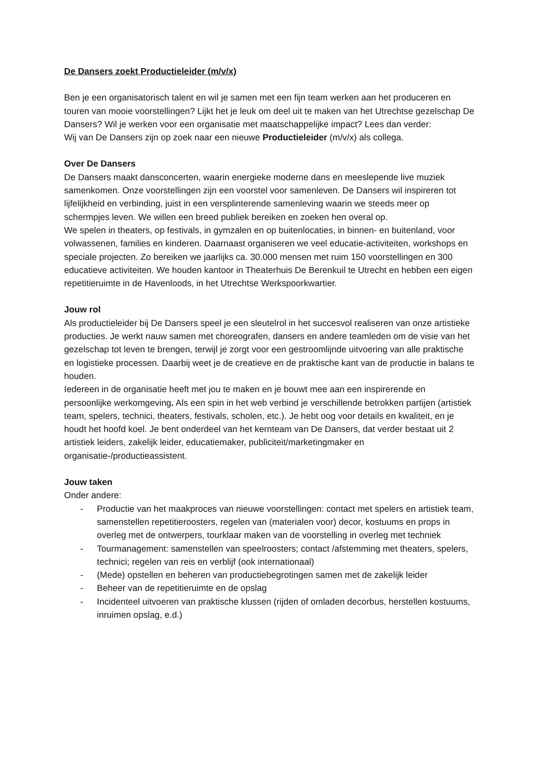De Dansers zoekt Productieleider (m/v/x)
Ben je een organisatorisch talent en wil je samen met een fijn team werken aan het produceren en touren van mooie voorstellingen? Lijkt het je leuk om deel uit te maken van het Utrechtse gezelschap De Dansers? Wil je werken voor een organisatie met maatschappelijke impact? Lees dan verder:
Wij van De Dansers zijn op zoek naar een nieuwe Productieleider (m/v/x) als collega.
Over De Dansers
De Dansers maakt dansconcerten, waarin energieke moderne dans en meeslepende live muziek samenkomen. Onze voorstellingen zijn een voorstel voor samenleven. De Dansers wil inspireren tot lijfelijkheid en verbinding, juist in een versplinterende samenleving waarin we steeds meer op schermpjes leven. We willen een breed publiek bereiken en zoeken hen overal op.
We spelen in theaters, op festivals, in gymzalen en op buitenlocaties, in binnen- en buitenland, voor volwassenen, families en kinderen. Daarnaast organiseren we veel educatie-activiteiten, workshops en speciale projecten. Zo bereiken we jaarlijks ca. 30.000 mensen met ruim 150 voorstellingen en 300 educatieve activiteiten. We houden kantoor in Theaterhuis De Berenkuil te Utrecht en hebben een eigen repetitieruimte in de Havenloods, in het Utrechtse Werkspoorkwartier.
Jouw rol
Als productieleider bij De Dansers speel je een sleutelrol in het succesvol realiseren van onze artistieke producties. Je werkt nauw samen met choreografen, dansers en andere teamleden om de visie van het gezelschap tot leven te brengen, terwijl je zorgt voor een gestroomlijnde uitvoering van alle praktische en logistieke processen. Daarbij weet je de creatieve en de praktische kant van de productie in balans te houden.
Iedereen in de organisatie heeft met jou te maken en je bouwt mee aan een inspirerende en persoonlijke werkomgeving. Als een spin in het web verbind je verschillende betrokken partijen (artistiek team, spelers, technici, theaters, festivals, scholen, etc.). Je hebt oog voor details en kwaliteit, en je houdt het hoofd koel. Je bent onderdeel van het kernteam van De Dansers, dat verder bestaat uit 2 artistiek leiders, zakelijk leider, educatiemaker, publiciteit/marketingmaker en organisatie-/productieassistent.
Jouw taken
Onder andere:
- Productie van het maakproces van nieuwe voorstellingen: contact met spelers en artistiek team, samenstellen repetitieroosters, regelen van (materialen voor) decor, kostuums en props in overleg met de ontwerpers, tourklaar maken van de voorstelling in overleg met techniek
- Tourmanagement: samenstellen van speelroosters; contact /afstemming met theaters, spelers, technici; regelen van reis en verblijf (ook internationaal)
- (Mede) opstellen en beheren van productiebegrotingen samen met de zakelijk leider
- Beheer van de repetitieruimte en de opslag
- Incidenteel uitvoeren van praktische klussen (rijden of omladen decorbus, herstellen kostuums, inruimen opslag, e.d.)